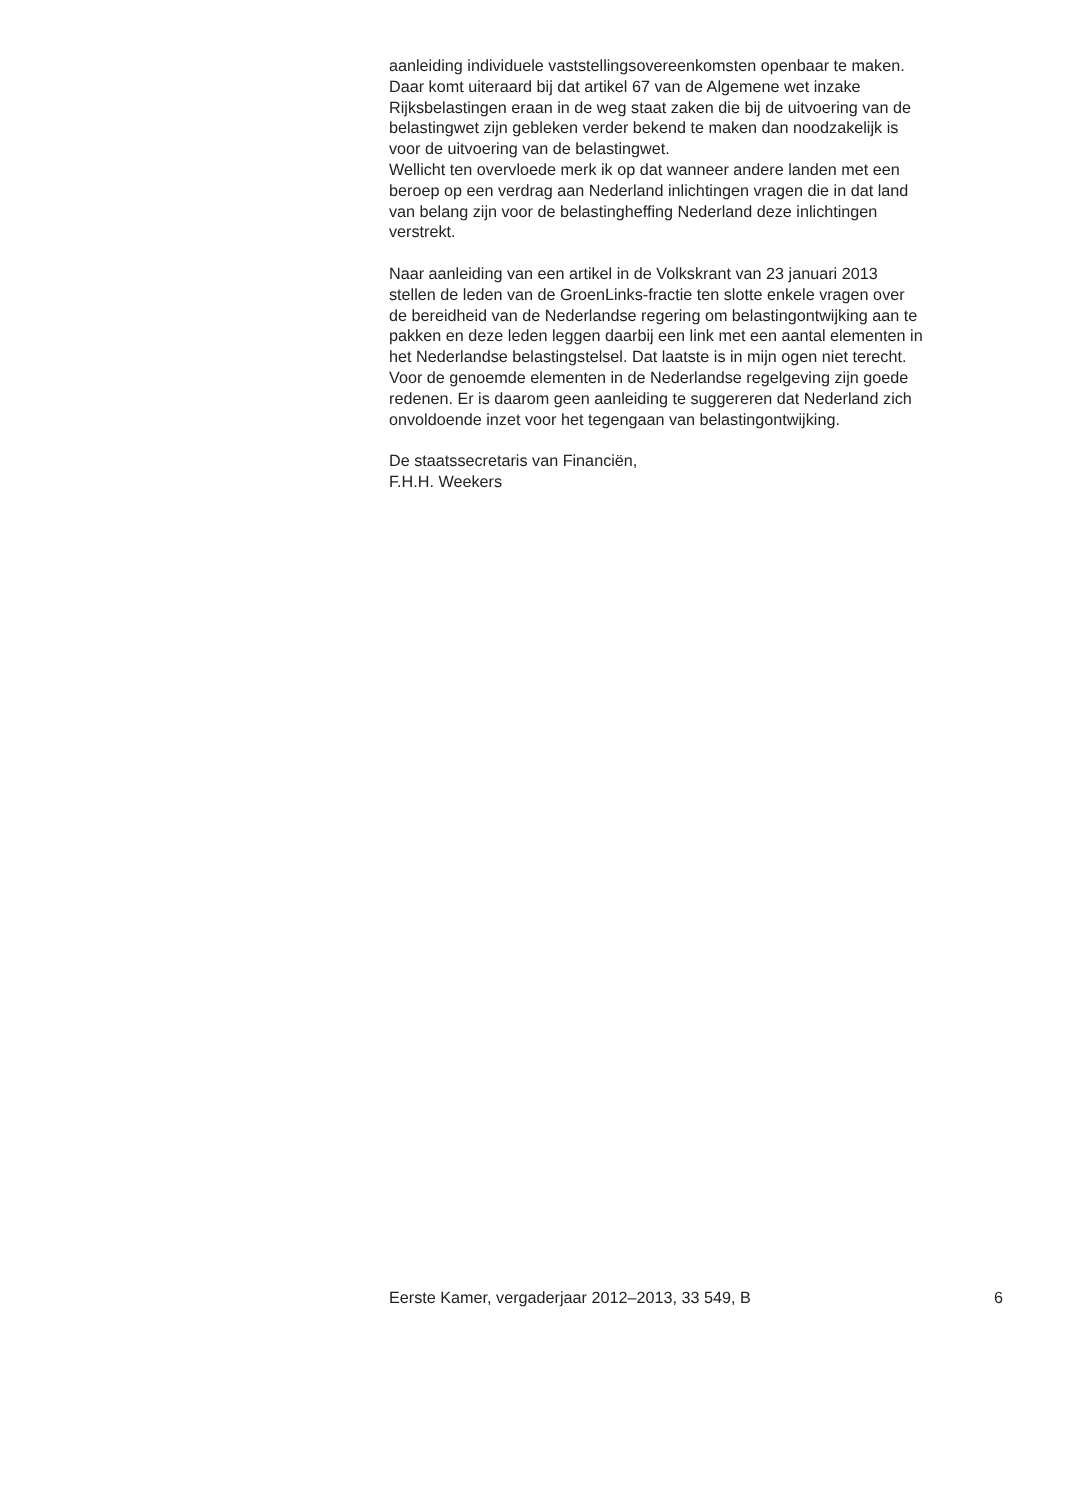aanleiding individuele vaststellingsovereenkomsten openbaar te maken.
Daar komt uiteraard bij dat artikel 67 van de Algemene wet inzake
Rijksbelastingen eraan in de weg staat zaken die bij de uitvoering van de
belastingwet zijn gebleken verder bekend te maken dan noodzakelijk is
voor de uitvoering van de belastingwet.
Wellicht ten overvloede merk ik op dat wanneer andere landen met een
beroep op een verdrag aan Nederland inlichtingen vragen die in dat land
van belang zijn voor de belastingheffing Nederland deze inlichtingen
verstrekt.
Naar aanleiding van een artikel in de Volkskrant van 23 januari 2013
stellen de leden van de GroenLinks-fractie ten slotte enkele vragen over
de bereidheid van de Nederlandse regering om belastingontwijking aan te
pakken en deze leden leggen daarbij een link met een aantal elementen in
het Nederlandse belastingstelsel. Dat laatste is in mijn ogen niet terecht.
Voor de genoemde elementen in de Nederlandse regelgeving zijn goede
redenen. Er is daarom geen aanleiding te suggereren dat Nederland zich
onvoldoende inzet voor het tegengaan van belastingontwijking.
De staatssecretaris van Financiën,
F.H.H. Weekers
Eerste Kamer, vergaderjaar 2012–2013, 33 549, B 6